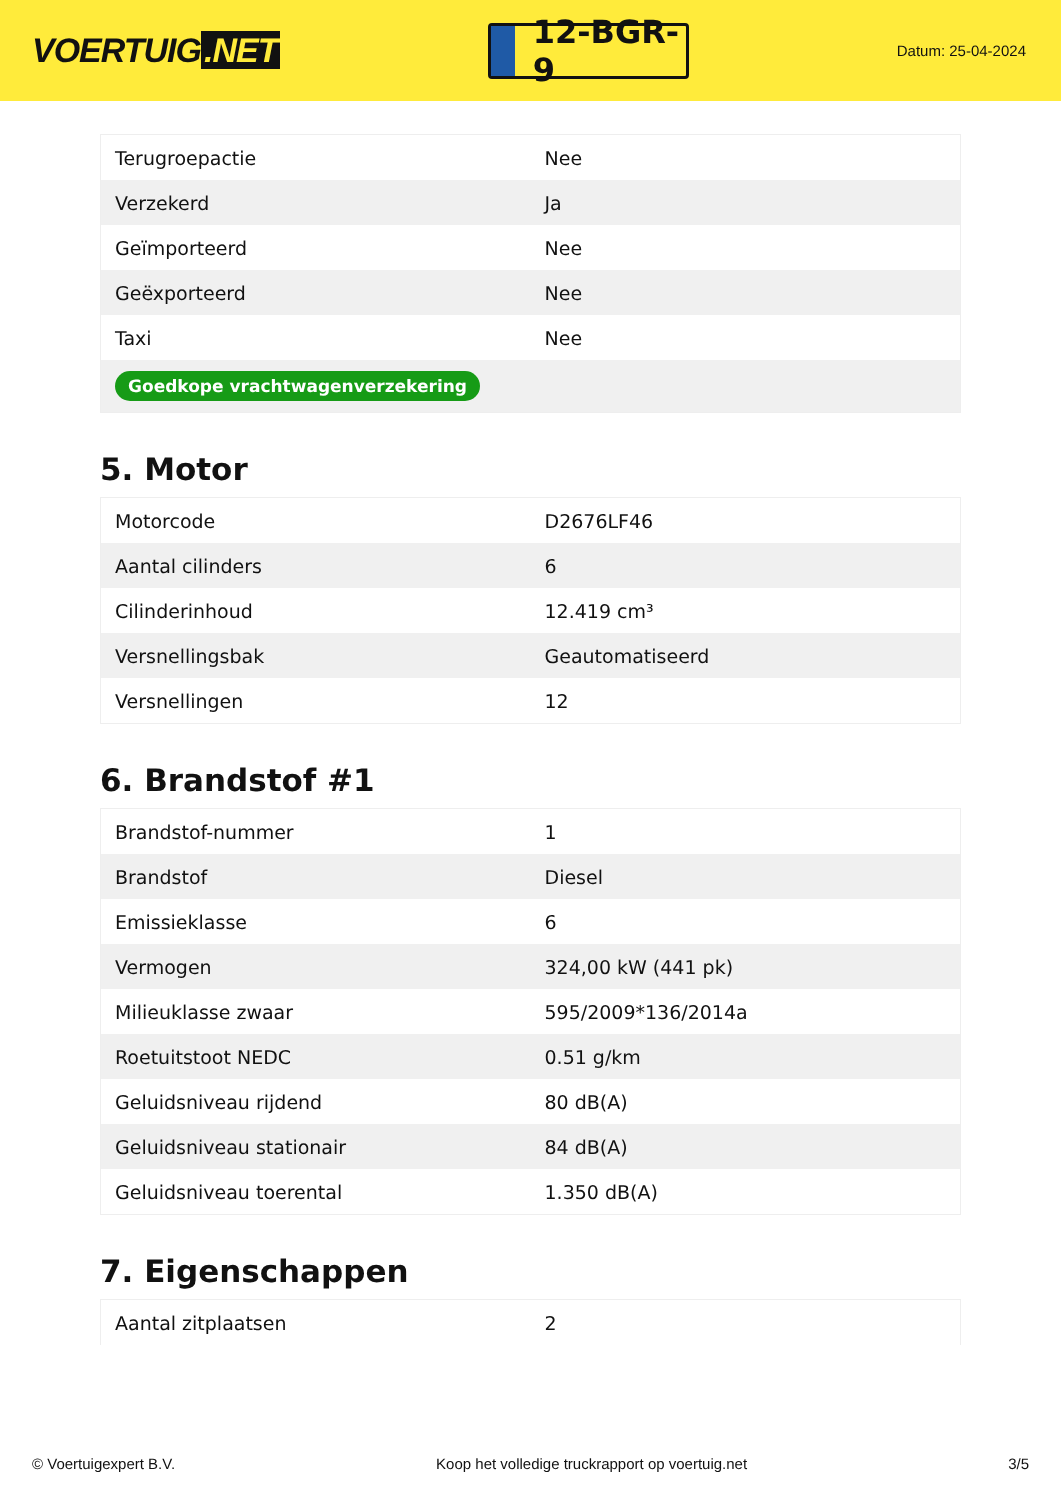VOERTUIG.NET
12-BGR-9
Datum: 25-04-2024
| Terugroepactie | Nee |
| Verzekerd | Ja |
| Geïmporteerd | Nee |
| Geëxporteerd | Nee |
| Taxi | Nee |
| Goedkope vrachtwagenverzekering | |
5. Motor
| Motorcode | D2676LF46 |
| Aantal cilinders | 6 |
| Cilinderinhoud | 12.419 cm³ |
| Versnellingsbak | Geautomatiseerd |
| Versnellingen | 12 |
6. Brandstof #1
| Brandstof-nummer | 1 |
| Brandstof | Diesel |
| Emissieklasse | 6 |
| Vermogen | 324,00 kW (441 pk) |
| Milieuklasse zwaar | 595/2009*136/2014a |
| Roetuitstoot NEDC | 0.51 g/km |
| Geluidsniveau rijdend | 80 dB(A) |
| Geluidsniveau stationair | 84 dB(A) |
| Geluidsniveau toerental | 1.350 dB(A) |
7. Eigenschappen
| Aantal zitplaatsen | 2 |
© Voertuigexpert B.V. Koop het volledige truckrapport op voertuig.net 3/5